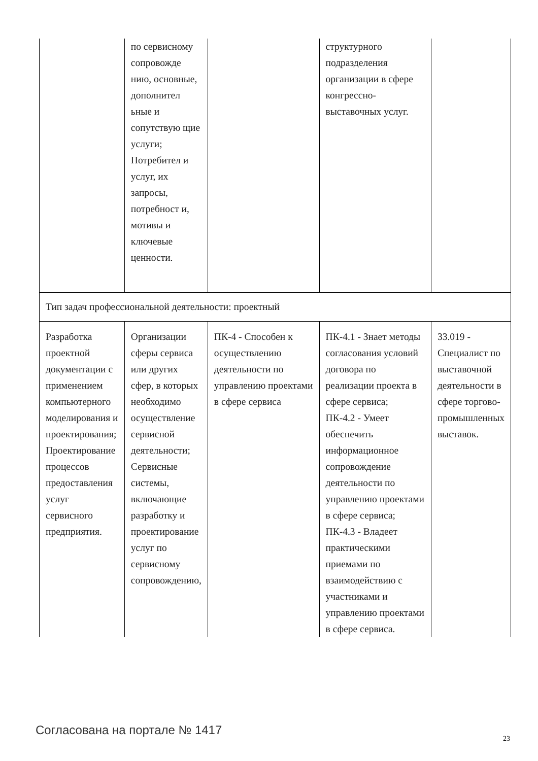| | по сервисному сопровожде нию, основные, дополнител ьные и сопутствую щие услуги; Потребител и услуг, их запросы, потребност и, мотивы и ключевые ценности. | | структурного подразделения организации в сфере конгрессно-выставочных услуг. | |
| Тип задач профессиональной деятельности: проектный | | | | |
| Разработка проектной документации с применением компьютерного моделирования и проектирования; Проектирование процессов предоставления услуг сервисного предприятия. | Организации сферы сервиса или других сфер, в которых необходимо осуществление сервисной деятельности; Сервисные системы, включающие разработку и проектирование услуг по сервисному сопровождению, | ПК-4 - Способен к осуществлению деятельности по управлению проектами в сфере сервиса | ПК-4.1 - Знает методы согласования условий договора по реализации проекта в сфере сервиса; ПК-4.2 - Умеет обеспечить информационное сопровождение деятельности по управлению проектами в сфере сервиса; ПК-4.3 - Владеет практическими приемами по взаимодействию с участниками и управлению проектами в сфере сервиса. | 33.019 - Специалист по выставочной деятельности в сфере торгово-промышленных выставок. |
Согласована на портале № 1417
23